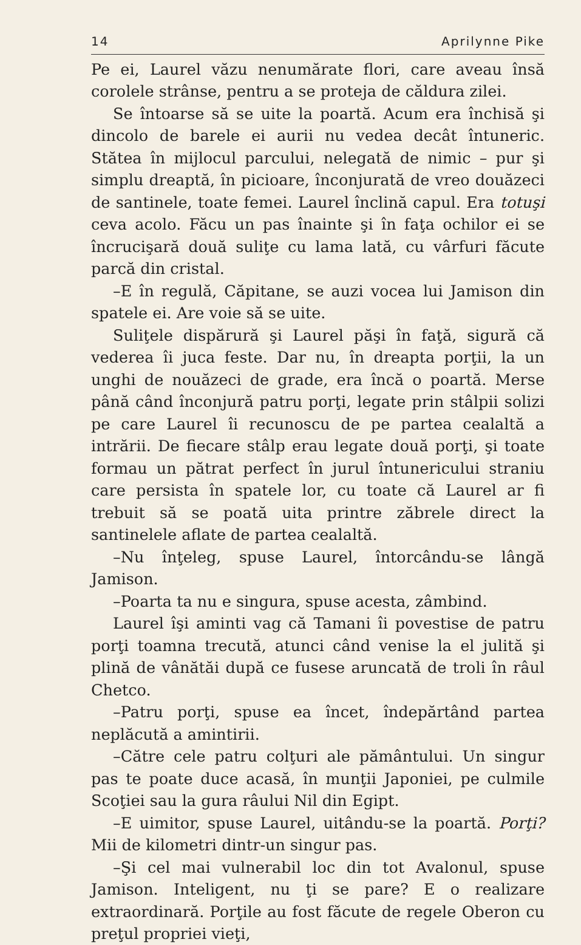14 Aprilynne Pike
Pe ei, Laurel văzu nenumărate flori, care aveau însă corolele strânse, pentru a se proteja de căldura zilei.
Se întoarse să se uite la poartă. Acum era închisă şi dincolo de barele ei aurii nu vedea decât întuneric. Stătea în mijlocul parcului, nelegată de nimic – pur şi simplu dreaptă, în picioare, înconjurată de vreo douăzeci de santinele, toate femei. Laurel înclină capul. Era totuşi ceva acolo. Făcu un pas înainte şi în faţa ochilor ei se încrucişară două suliţe cu lama lată, cu vârfuri făcute parcă din cristal.
–E în regulă, Căpitane, se auzi vocea lui Jamison din spatele ei. Are voie să se uite.
Suliţele dispărură şi Laurel păşi în faţă, sigură că vederea îi juca feste. Dar nu, în dreapta porţii, la un unghi de nouăzeci de grade, era încă o poartă. Merse până când înconjură patru porţi, legate prin stâlpii solizi pe care Laurel îi recunoscu de pe partea cealaltă a intrării. De fiecare stâlp erau legate două porţi, şi toate formau un pătrat perfect în jurul întunericului straniu care persista în spatele lor, cu toate că Laurel ar fi trebuit să se poată uita printre zăbrele direct la santinelele aflate de partea cealaltă.
–Nu înţeleg, spuse Laurel, întorcându-se lângă Jamison.
–Poarta ta nu e singura, spuse acesta, zâmbind.
Laurel îşi aminti vag că Tamani îi povestise de patru porţi toamna trecută, atunci când venise la el julită şi plină de vânătăi după ce fusese aruncată de troli în râul Chetco.
–Patru porţi, spuse ea încet, îndepărtând partea neplăcută a amintirii.
–Către cele patru colţuri ale pământului. Un singur pas te poate duce acasă, în munţii Japoniei, pe culmile Scoţiei sau la gura râului Nil din Egipt.
–E uimitor, spuse Laurel, uitându-se la poartă. Porţi? Mii de kilometri dintr-un singur pas.
–Şi cel mai vulnerabil loc din tot Avalonul, spuse Jamison. Inteligent, nu ţi se pare? E o realizare extraordinară. Porţile au fost făcute de regele Oberon cu preţul propriei vieţi,